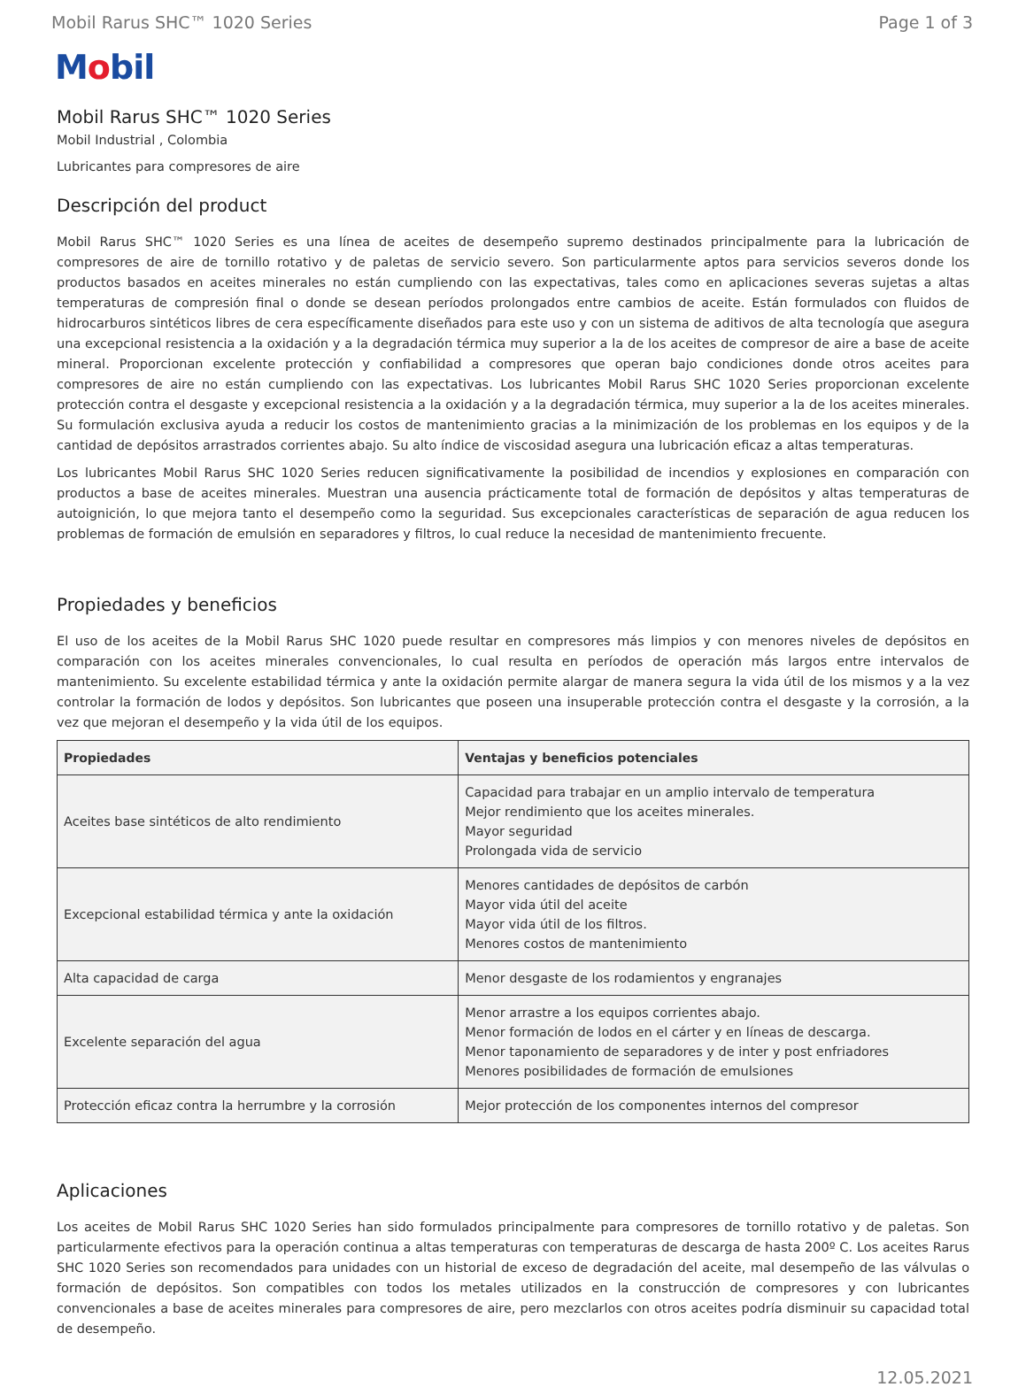Mobil Rarus SHC™ 1020 Series Page 1 of 3
Mobil
Mobil Rarus SHC™ 1020 Series
Mobil Industrial , Colombia
Lubricantes para compresores de aire
Descripción del product
Mobil Rarus SHC™ 1020 Series es una línea de aceites de desempeño supremo destinados principalmente para la lubricación de compresores de aire de tornillo rotativo y de paletas de servicio severo. Son particularmente aptos para servicios severos donde los productos basados en aceites minerales no están cumpliendo con las expectativas, tales como en aplicaciones severas sujetas a altas temperaturas de compresión final o donde se desean períodos prolongados entre cambios de aceite. Están formulados con fluidos de hidrocarburos sintéticos libres de cera específicamente diseñados para este uso y con un sistema de aditivos de alta tecnología que asegura una excepcional resistencia a la oxidación y a la degradación térmica muy superior a la de los aceites de compresor de aire a base de aceite mineral. Proporcionan excelente protección y confiabilidad a compresores que operan bajo condiciones donde otros aceites para compresores de aire no están cumpliendo con las expectativas. Los lubricantes Mobil Rarus SHC 1020 Series proporcionan excelente protección contra el desgaste y excepcional resistencia a la oxidación y a la degradación térmica, muy superior a la de los aceites minerales. Su formulación exclusiva ayuda a reducir los costos de mantenimiento gracias a la minimización de los problemas en los equipos y de la cantidad de depósitos arrastrados corrientes abajo. Su alto índice de viscosidad asegura una lubricación eficaz a altas temperaturas.
Los lubricantes Mobil Rarus SHC 1020 Series reducen significativamente la posibilidad de incendios y explosiones en comparación con productos a base de aceites minerales. Muestran una ausencia prácticamente total de formación de depósitos y altas temperaturas de autoignición, lo que mejora tanto el desempeño como la seguridad. Sus excepcionales características de separación de agua reducen los problemas de formación de emulsión en separadores y filtros, lo cual reduce la necesidad de mantenimiento frecuente.
Propiedades y beneficios
El uso de los aceites de la Mobil Rarus SHC 1020 puede resultar en compresores más limpios y con menores niveles de depósitos en comparación con los aceites minerales convencionales, lo cual resulta en períodos de operación más largos entre intervalos de mantenimiento. Su excelente estabilidad térmica y ante la oxidación permite alargar de manera segura la vida útil de los mismos y a la vez controlar la formación de lodos y depósitos. Son lubricantes que poseen una insuperable protección contra el desgaste y la corrosión, a la vez que mejoran el desempeño y la vida útil de los equipos.
| Propiedades | Ventajas y beneficios potenciales |
| --- | --- |
| Aceites base sintéticos de alto rendimiento | Capacidad para trabajar en un amplio intervalo de temperatura Mejor rendimiento que los aceites minerales. Mayor seguridad Prolongada vida de servicio |
| Excepcional estabilidad térmica y ante la oxidación | Menores cantidades de depósitos de carbón Mayor vida útil del aceite Mayor vida útil de los filtros. Menores costos de mantenimiento |
| Alta capacidad de carga | Menor desgaste de los rodamientos y engranajes |
| Excelente separación del agua | Menor arrastre a los equipos corrientes abajo. Menor formación de lodos en el cárter y en líneas de descarga. Menor taponamiento de separadores y de inter y post enfriadores Menores posibilidades de formación de emulsiones |
| Protección eficaz contra la herrumbre y la corrosión | Mejor protección de los componentes internos del compresor |
Aplicaciones
Los aceites de Mobil Rarus SHC 1020 Series han sido formulados principalmente para compresores de tornillo rotativo y de paletas. Son particularmente efectivos para la operación continua a altas temperaturas con temperaturas de descarga de hasta 200º C. Los aceites Rarus SHC 1020 Series son recomendados para unidades con un historial de exceso de degradación del aceite, mal desempeño de las válvulas o formación de depósitos. Son compatibles con todos los metales utilizados en la construcción de compresores y con lubricantes convencionales a base de aceites minerales para compresores de aire, pero mezclarlos con otros aceites podría disminuir su capacidad total de desempeño.
12.05.2021